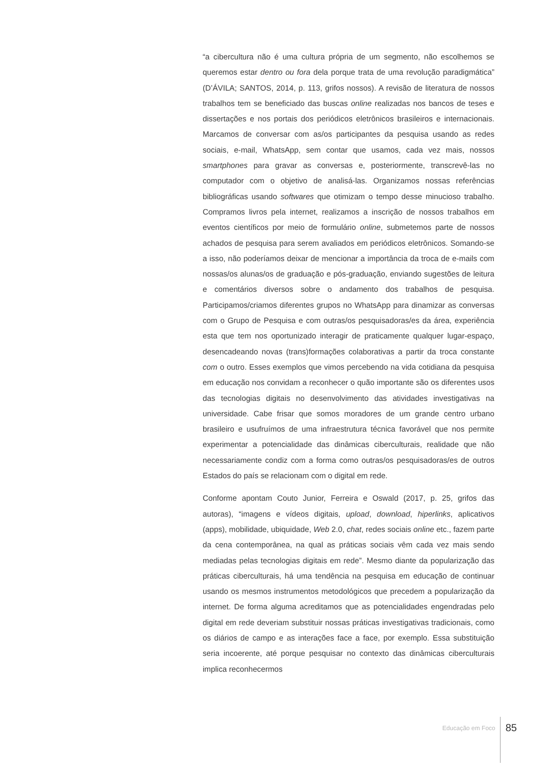“a cibercultura não é uma cultura própria de um segmento, não escolhemos se queremos estar dentro ou fora dela porque trata de uma revolução paradigmática” (D’ÁVILA; SANTOS, 2014, p. 113, grifos nossos). A revisão de literatura de nossos trabalhos tem se beneficiado das buscas online realizadas nos bancos de teses e dissertações e nos portais dos periódicos eletrônicos brasileiros e internacionais. Marcamos de conversar com as/os participantes da pesquisa usando as redes sociais, e-mail, WhatsApp, sem contar que usamos, cada vez mais, nossos smartphones para gravar as conversas e, posteriormente, transcrevê-las no computador com o objetivo de analisá-las. Organizamos nossas referências bibliográficas usando softwares que otimizam o tempo desse minucioso trabalho. Compramos livros pela internet, realizamos a inscrição de nossos trabalhos em eventos científicos por meio de formulário online, submetemos parte de nossos achados de pesquisa para serem avaliados em periódicos eletrônicos. Somando-se a isso, não poderíamos deixar de mencionar a importância da troca de e-mails com nossas/os alunas/os de graduação e pós-graduação, enviando sugestões de leitura e comentários diversos sobre o andamento dos trabalhos de pesquisa. Participamos/criamos diferentes grupos no WhatsApp para dinamizar as conversas com o Grupo de Pesquisa e com outras/os pesquisadoras/es da área, experiência esta que tem nos oportunizado interagir de praticamente qualquer lugar-espaço, desencadeando novas (trans)formações colaborativas a partir da troca constante com o outro. Esses exemplos que vimos percebendo na vida cotidiana da pesquisa em educação nos convidam a reconhecer o quão importante são os diferentes usos das tecnologias digitais no desenvolvimento das atividades investigativas na universidade. Cabe frisar que somos moradores de um grande centro urbano brasileiro e usufruímos de uma infraestrutura técnica favorável que nos permite experimentar a potencialidade das dinâmicas ciberculturais, realidade que não necessariamente condiz com a forma como outras/os pesquisadoras/es de outros Estados do país se relacionam com o digital em rede.
Conforme apontam Couto Junior, Ferreira e Oswald (2017, p. 25, grifos das autoras), “imagens e vídeos digitais, upload, download, hiperlinks, aplicativos (apps), mobilidade, ubiquidade, Web 2.0, chat, redes sociais online etc., fazem parte da cena contemporânea, na qual as práticas sociais vêm cada vez mais sendo mediadas pelas tecnologias digitais em rede”. Mesmo diante da popularização das práticas ciberculturais, há uma tendência na pesquisa em educação de continuar usando os mesmos instrumentos metodológicos que precedem a popularização da internet. De forma alguma acreditamos que as potencialidades engendradas pelo digital em rede deveriam substituir nossas práticas investigativas tradicionais, como os diários de campo e as interações face a face, por exemplo. Essa substituição seria incoerente, até porque pesquisar no contexto das dinâmicas ciberculturais implica reconhecermos
Educação em Foco 85